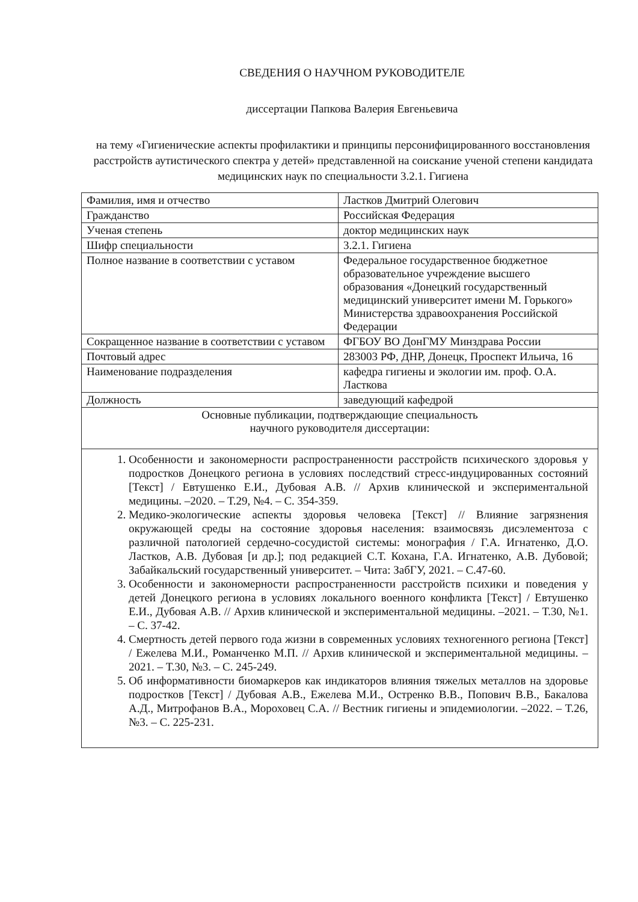СВЕДЕНИЯ О НАУЧНОМ РУКОВОДИТЕЛЕ
диссертации Папкова Валерия Евгеньевича
на тему «Гигиенические аспекты профилактики и принципы персонифицированного восстановления расстройств аутистического спектра у детей» представленной на соискание ученой степени кандидата медицинских наук по специальности 3.2.1. Гигиена
| Фамилия, имя и отчество | Ластков Дмитрий Олегович |
| Гражданство | Российская Федерация |
| Ученая степень | доктор медицинских наук |
| Шифр специальности | 3.2.1. Гигиена |
| Полное название в соответствии с уставом | Федеральное государственное бюджетное образовательное учреждение высшего образования «Донецкий государственный медицинский университет имени М. Горького» Министерства здравоохранения Российской Федерации |
| Сокращенное название в соответствии с уставом | ФГБОУ ВО ДонГМУ Минздрава России |
| Почтовый адрес | 283003 РФ, ДНР, Донецк, Проспект Ильича, 16 |
| Наименование подразделения | кафедра гигиены и экологии им. проф. О.А. Ласткова |
| Должность | заведующий кафедрой |
| Основные публикации, подтверждающие специальность научного руководителя диссертации: | |
| 1. Особенности и закономерности распространенности расстройств психического здоровья у подростков Донецкого региона в условиях последствий стресс-индуцированных состояний [Текст] / Евтушенко Е.И., Дубовая А.В. // Архив клинической и экспериментальной медицины. –2020. – Т.29, №4. – С. 354-359. 2. Медико-экологические аспекты здоровья человека [Текст] // Влияние загрязнения окружающей среды на состояние здоровья населения: взаимосвязь дисэлементоза с различной патологией сердечно-сосудистой системы: монография / Г.А. Игнатенко, Д.О. Ластков, А.В. Дубовая [и др.]; под редакцией С.Т. Кохана, Г.А. Игнатенко, А.В. Дубовой; Забайкальский государственный университет. – Чита: ЗабГУ, 2021. – С.47-60. 3. Особенности и закономерности распространенности расстройств психики и поведения у детей Донецкого региона в условиях локального военного конфликта [Текст] / Евтушенко Е.И., Дубовая А.В. // Архив клинической и экспериментальной медицины. –2021. – Т.30, №1. – С. 37-42. 4. Смертность детей первого года жизни в современных условиях техногенного региона [Текст] / Ежелева М.И., Романченко М.П. // Архив клинической и экспериментальной медицины. –2021. – Т.30, №3. – С. 245-249. 5. Об информативности биомаркеров как индикаторов влияния тяжелых металлов на здоровье подростков [Текст] / Дубовая А.В., Ежелева М.И., Остренко В.В., Попович В.В., Бакалова А.Д., Митрофанов В.А., Мороховец С.А. // Вестник гигиены и эпидемиологии. –2022. – Т.26, №3. – С. 225-231. | |